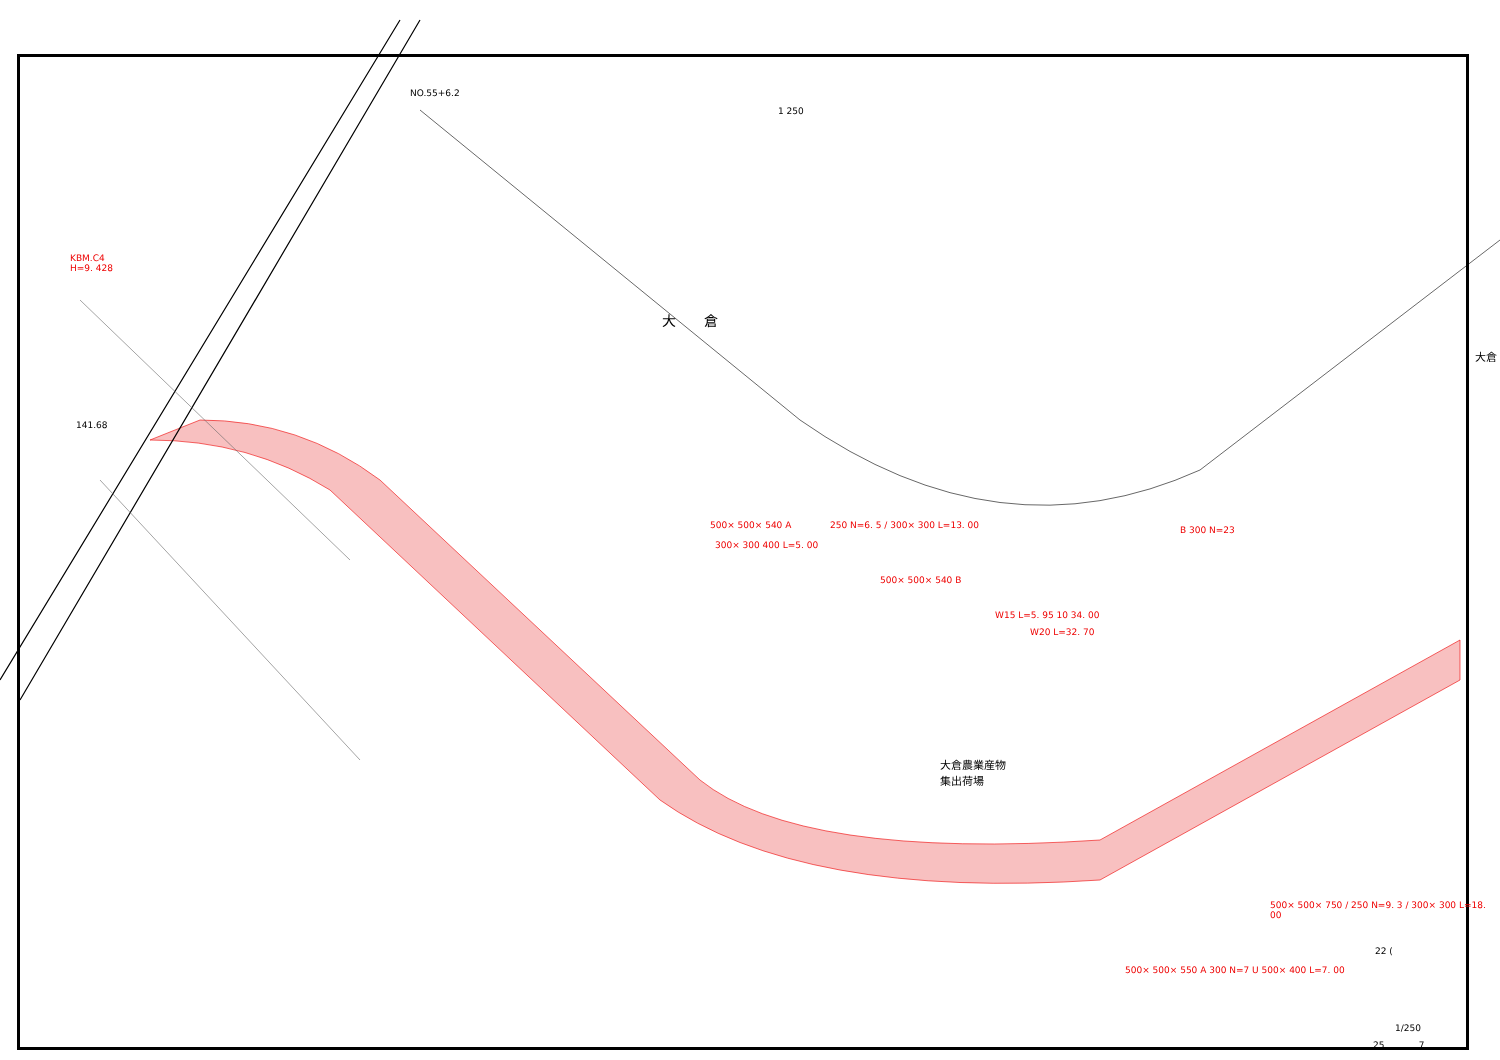1 250
大　　倉
大倉
大倉農業産物
集出荷場
KBM.C4
H=9. 428
W15 L=5. 95 10 34. 00
W20 L=32. 70
500× 500× 540 B
B 300 N=23
500× 500× 540 A
300× 300 400 L=5. 00
250 N=6. 5 / 300× 300 L=13. 00
500× 500× 750 / 250 N=9. 3 / 300× 300 L=18. 00
500× 500× 550 A 300 N=7 U 500× 400 L=7. 00
141.68
NO.55+6.2
22 (
1/250
25 7